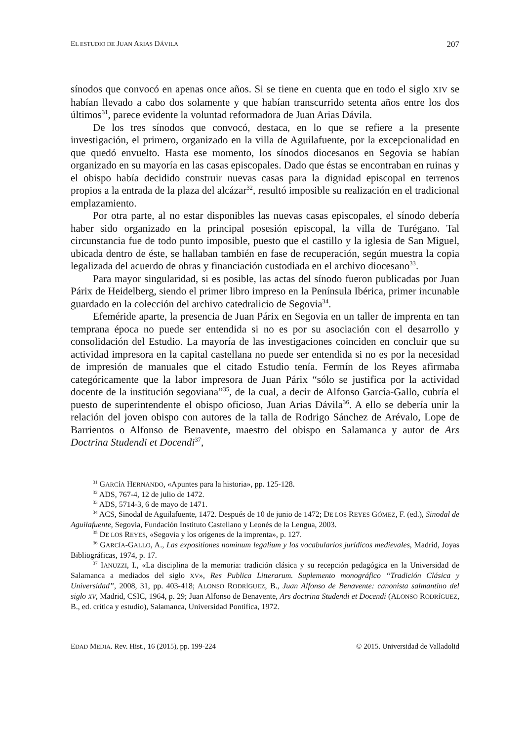EL ESTUDIO DE JUAN ARIAS DÁVILA 207
sínodos que convocó en apenas once años. Si se tiene en cuenta que en todo el siglo XIV se habían llevado a cabo dos solamente y que habían transcurrido setenta años entre los dos últimos<sup>31</sup>, parece evidente la voluntad reformadora de Juan Arias Dávila.
De los tres sínodos que convocó, destaca, en lo que se refiere a la presente investigación, el primero, organizado en la villa de Aguilafuente, por la excepcionalidad en que quedó envuelto. Hasta ese momento, los sínodos diocesanos en Segovia se habían organizado en su mayoría en las casas episcopales. Dado que éstas se encontraban en ruinas y el obispo había decidido construir nuevas casas para la dignidad episcopal en terrenos propios a la entrada de la plaza del alcázar<sup>32</sup>, resultó imposible su realización en el tradicional emplazamiento.
Por otra parte, al no estar disponibles las nuevas casas episcopales, el sínodo debería haber sido organizado en la principal posesión episcopal, la villa de Turégano. Tal circunstancia fue de todo punto imposible, puesto que el castillo y la iglesia de San Miguel, ubicada dentro de éste, se hallaban también en fase de recuperación, según muestra la copia legalizada del acuerdo de obras y financiación custodiada en el archivo diocesano<sup>33</sup>.
Para mayor singularidad, si es posible, las actas del sínodo fueron publicadas por Juan Párix de Heidelberg, siendo el primer libro impreso en la Península Ibérica, primer incunable guardado en la colección del archivo catedralicio de Segovia<sup>34</sup>.
Efeméride aparte, la presencia de Juan Párix en Segovia en un taller de imprenta en tan temprana época no puede ser entendida si no es por su asociación con el desarrollo y consolidación del Estudio. La mayoría de las investigaciones coinciden en concluir que su actividad impresora en la capital castellana no puede ser entendida si no es por la necesidad de impresión de manuales que el citado Estudio tenía. Fermín de los Reyes afirmaba categóricamente que la labor impresora de Juan Párix “sólo se justifica por la actividad docente de la institución segoviana”<sup>35</sup>, de la cual, a decir de Alfonso García-Gallo, cubría el puesto de superintendente el obispo oficioso, Juan Arias Dávila<sup>36</sup>. A ello se debería unir la relación del joven obispo con autores de la talla de Rodrigo Sánchez de Arévalo, Lope de Barrientos o Alfonso de Benavente, maestro del obispo en Salamanca y autor de Ars Doctrina Studendi et Docendi<sup>37</sup>,
<sup>31</sup> GARCÍA HERNANDO, «Apuntes para la historia», pp. 125-128.
<sup>32</sup> ADS, 767-4, 12 de julio de 1472.
<sup>33</sup> ADS, 5714-3, 6 de mayo de 1471.
<sup>34</sup> ACS, Sinodal de Aguilafuente, 1472. Después de 10 de junio de 1472; DE LOS REYES GÓMEZ, F. (ed.), Sinodal de Aguilafuente, Segovia, Fundación Instituto Castellano y Leonés de la Lengua, 2003.
<sup>35</sup> DE LOS REYES, «Segovia y los orígenes de la imprenta», p. 127.
<sup>36</sup> GARCÍA-GALLO, A., Las expositiones nominum legalium y los vocabularios jurídicos medievales, Madrid, Joyas Bibliográficas, 1974, p. 17.
<sup>37</sup> IANUZZI, I., «La disciplina de la memoria: tradición clásica y su recepción pedagógica en la Universidad de Salamanca a mediados del siglo XV», Res Publica Litterarum. Suplemento monográfico “Tradición Clásica y Universidad”, 2008, 31, pp. 403-418; ALONSO RODRÍGUEZ, B., Juan Alfonso de Benavente: canonista salmantino del siglo XV, Madrid, CSIC, 1964, p. 29; Juan Alfonso de Benavente, Ars doctrina Studendi et Docendi (ALONSO RODRÍGUEZ, B., ed. crítica y estudio), Salamanca, Universidad Pontifica, 1972.
EDAD MEDIA. Rev. Hist., 16 (2015), pp. 199-224 © 2015. Universidad de Valladolid